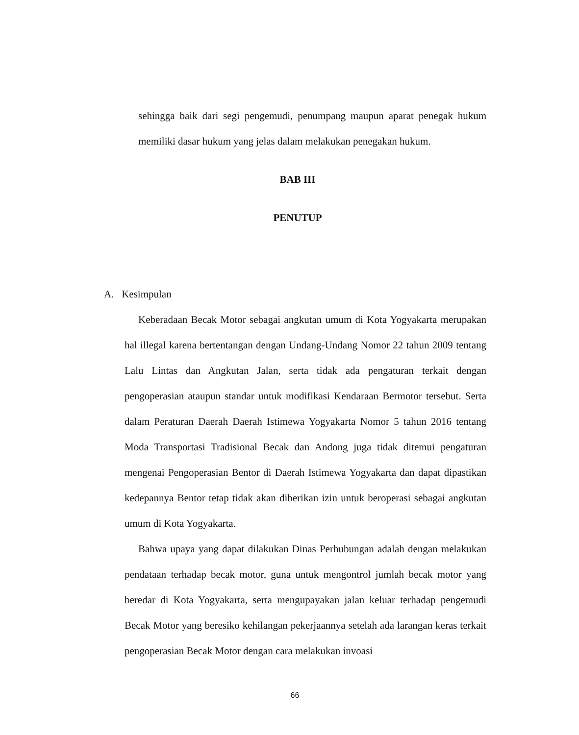sehingga baik dari segi pengemudi, penumpang maupun aparat penegak hukum memiliki dasar hukum yang jelas dalam melakukan penegakan hukum.
BAB III
PENUTUP
A. Kesimpulan
Keberadaan Becak Motor sebagai angkutan umum di Kota Yogyakarta merupakan hal illegal karena bertentangan dengan Undang-Undang Nomor 22 tahun 2009 tentang Lalu Lintas dan Angkutan Jalan, serta tidak ada pengaturan terkait dengan pengoperasian ataupun standar untuk modifikasi Kendaraan Bermotor tersebut. Serta dalam Peraturan Daerah Daerah Istimewa Yogyakarta Nomor 5 tahun 2016 tentang Moda Transportasi Tradisional Becak dan Andong juga tidak ditemui pengaturan mengenai Pengoperasian Bentor di Daerah Istimewa Yogyakarta dan dapat dipastikan kedepannya Bentor tetap tidak akan diberikan izin untuk beroperasi sebagai angkutan umum di Kota Yogyakarta.
Bahwa upaya yang dapat dilakukan Dinas Perhubungan adalah dengan melakukan pendataan terhadap becak motor, guna untuk mengontrol jumlah becak motor yang beredar di Kota Yogyakarta, serta mengupayakan jalan keluar terhadap pengemudi Becak Motor yang beresiko kehilangan pekerjaannya setelah ada larangan keras terkait pengoperasian Becak Motor dengan cara melakukan invoasi
66